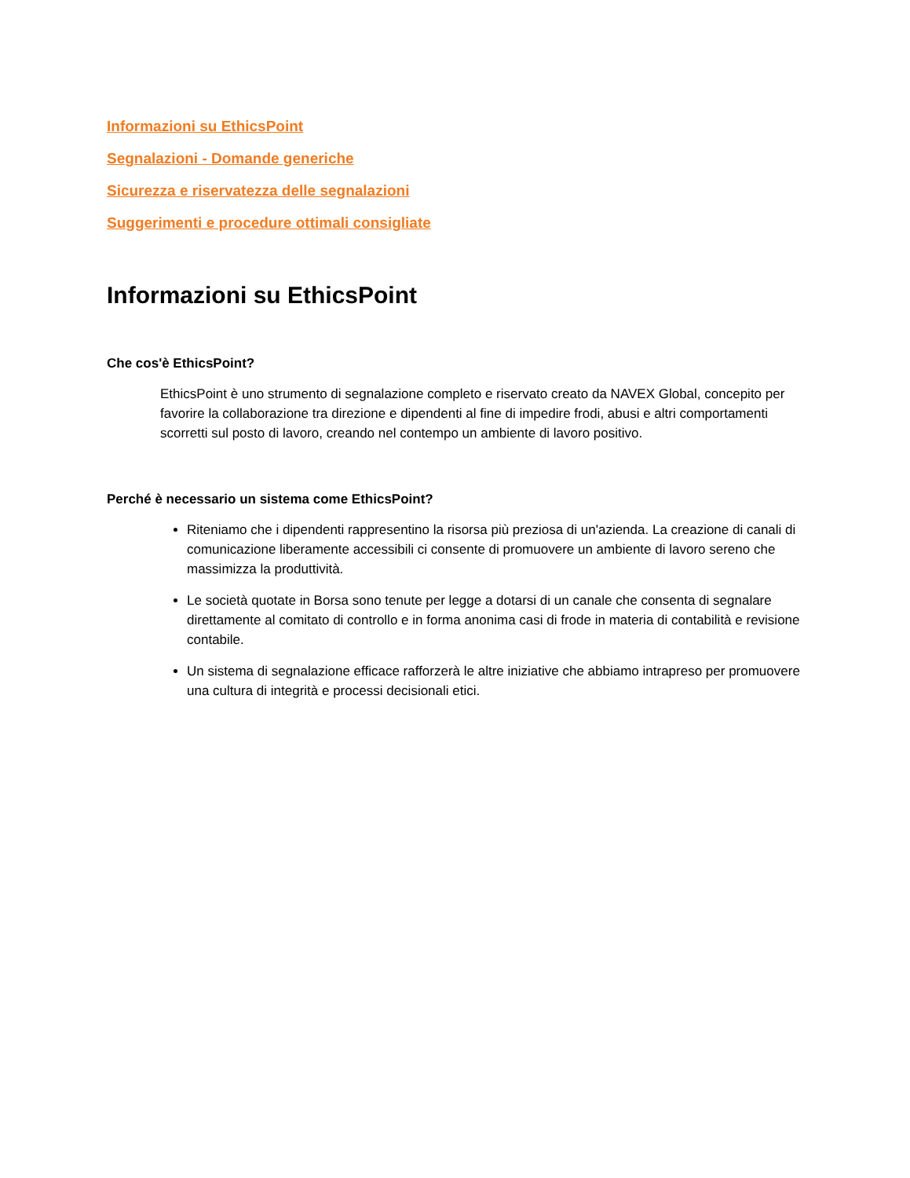Informazioni su EthicsPoint
Segnalazioni - Domande generiche
Sicurezza e riservatezza delle segnalazioni
Suggerimenti e procedure ottimali consigliate
Informazioni su EthicsPoint
Che cos'è EthicsPoint?
EthicsPoint è uno strumento di segnalazione completo e riservato creato da NAVEX Global, concepito per favorire la collaborazione tra direzione e dipendenti al fine di impedire frodi, abusi e altri comportamenti scorretti sul posto di lavoro, creando nel contempo un ambiente di lavoro positivo.
Perché è necessario un sistema come EthicsPoint?
Riteniamo che i dipendenti rappresentino la risorsa più preziosa di un'azienda. La creazione di canali di comunicazione liberamente accessibili ci consente di promuovere un ambiente di lavoro sereno che massimizza la produttività.
Le società quotate in Borsa sono tenute per legge a dotarsi di un canale che consenta di segnalare direttamente al comitato di controllo e in forma anonima casi di frode in materia di contabilità e revisione contabile.
Un sistema di segnalazione efficace rafforzerà le altre iniziative che abbiamo intrapreso per promuovere una cultura di integrità e processi decisionali etici.